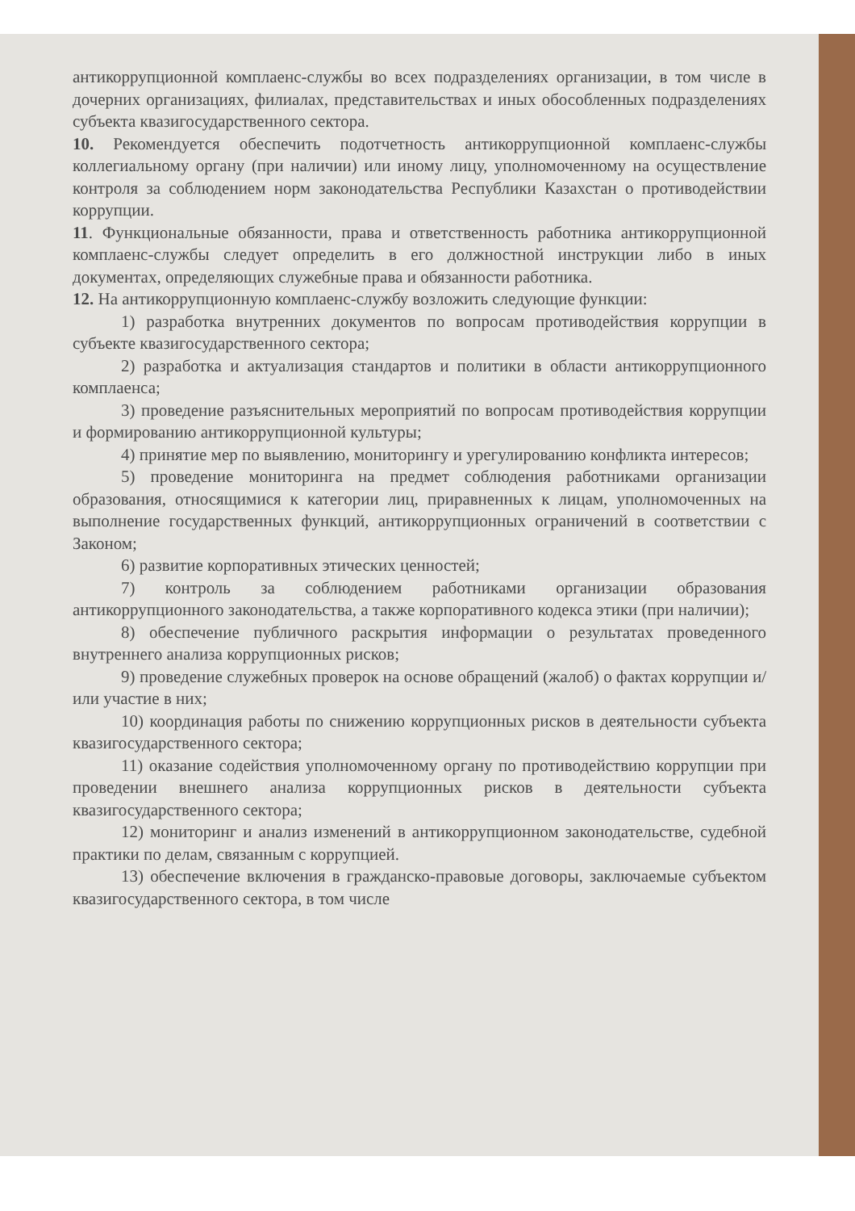антикоррупционной комплаенс-службы во всех подразделениях организации, в том числе в дочерних организациях, филиалах, представительствах и иных обособленных подразделениях субъекта квазигосударственного сектора.
10. Рекомендуется обеспечить подотчетность антикоррупционной комплаенс-службы коллегиальному органу (при наличии) или иному лицу, уполномоченному на осуществление контроля за соблюдением норм законодательства Республики Казахстан о противодействии коррупции.
11. Функциональные обязанности, права и ответственность работника антикоррупционной комплаенс-службы следует определить в его должностной инструкции либо в иных документах, определяющих служебные права и обязанности работника.
12. На антикоррупционную комплаенс-службу возложить следующие функции:
1) разработка внутренних документов по вопросам противодействия коррупции в субъекте квазигосударственного сектора;
2) разработка и актуализация стандартов и политики в области антикоррупционного комплаенса;
3) проведение разъяснительных мероприятий по вопросам противодействия коррупции и формированию антикоррупционной культуры;
4) принятие мер по выявлению, мониторингу и урегулированию конфликта интересов;
5) проведение мониторинга на предмет соблюдения работниками организации образования, относящимися к категории лиц, приравненных к лицам, уполномоченных на выполнение государственных функций, антикоррупционных ограничений в соответствии с Законом;
6) развитие корпоративных этических ценностей;
7) контроль за соблюдением работниками организации образования антикоррупционного законодательства, а также корпоративного кодекса этики (при наличии);
8) обеспечение публичного раскрытия информации о результатах проведенного внутреннего анализа коррупционных рисков;
9) проведение служебных проверок на основе обращений (жалоб) о фактах коррупции и/или участие в них;
10) координация работы по снижению коррупционных рисков в деятельности субъекта квазигосударственного сектора;
11) оказание содействия уполномоченному органу по противодействию коррупции при проведении внешнего анализа коррупционных рисков в деятельности субъекта квазигосударственного сектора;
12) мониторинг и анализ изменений в антикоррупционном законодательстве, судебной практики по делам, связанным с коррупцией.
13) обеспечение включения в гражданско-правовые договоры, заключаемые субъектом квазигосударственного сектора, в том числе